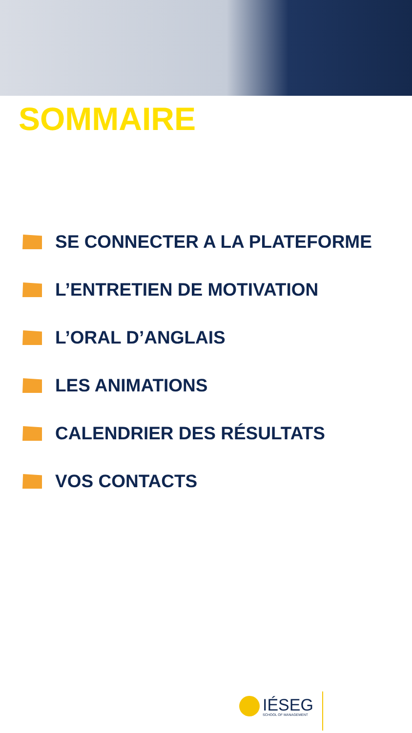SOMMAIRE
SE CONNECTER A LA PLATEFORME
L’ENTRETIEN DE MOTIVATION
L’ORAL D’ANGLAIS
LES ANIMATIONS
CALENDRIER DES RÉSULTATS
VOS CONTACTS
IÉSEG
SCHOOL OF MANAGEMENT